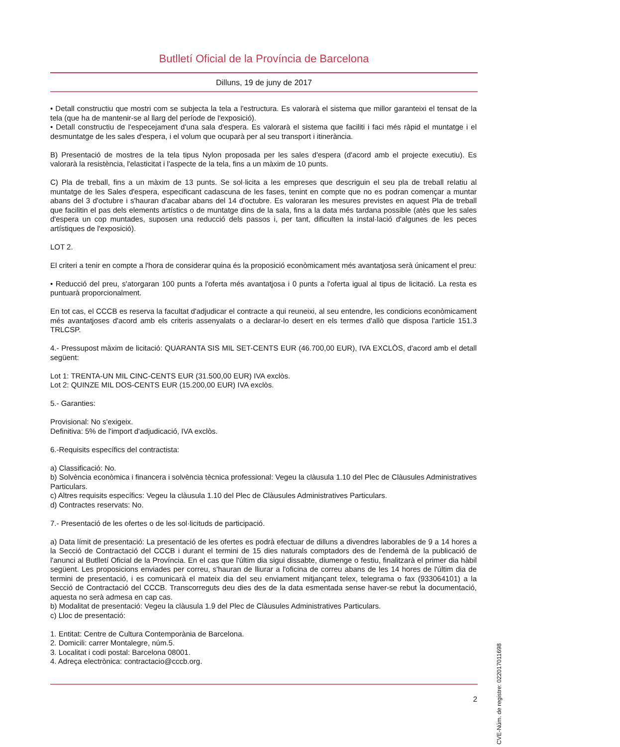Butlletí Oficial de la Província de Barcelona
Dilluns, 19 de juny de 2017
• Detall constructiu que mostri com se subjecta la tela a l'estructura. Es valorarà el sistema que millor garanteixi el tensat de la tela (que ha de mantenir-se al llarg del període de l'exposició).
• Detall constructiu de l'especejament d'una sala d'espera. Es valorarà el sistema que faciliti i faci més ràpid el muntatge i el desmuntatge de les sales d'espera, i el volum que ocuparà per al seu transport i itinerància.
B) Presentació de mostres de la tela tipus Nylon proposada per les sales d'espera (d'acord amb el projecte executiu). Es valorarà la resistència, l'elasticitat i l'aspecte de la tela, fins a un màxim de 10 punts.
C) Pla de treball, fins a un màxim de 13 punts. Se sol·licita a les empreses que descriguin el seu pla de treball relatiu al muntatge de les Sales d'espera, especificant cadascuna de les fases, tenint en compte que no es podran començar a muntar abans del 3 d'octubre i s'hauran d'acabar abans del 14 d'octubre. Es valoraran les mesures previstes en aquest Pla de treball que facilitin el pas dels elements artístics o de muntatge dins de la sala, fins a la data més tardana possible (atès que les sales d'espera un cop muntades, suposen una reducció dels passos i, per tant, dificulten la instal·lació d'algunes de les peces artístiques de l'exposició).
LOT 2.
El criteri a tenir en compte a l'hora de considerar quina és la proposició econòmicament més avantatjosa serà únicament el preu:
• Reducció del preu, s'atorgaran 100 punts a l'oferta més avantatjosa i 0 punts a l'oferta igual al tipus de licitació. La resta es puntuarà proporcionalment.
En tot cas, el CCCB es reserva la facultat d'adjudicar el contracte a qui reuneixi, al seu entendre, les condicions econòmicament més avantatjoses d'acord amb els criteris assenyalats o a declarar-lo desert en els termes d'allò que disposa l'article 151.3 TRLCSP.
4.- Pressupost màxim de licitació: QUARANTA SIS MIL SET-CENTS EUR (46.700,00 EUR), IVA EXCLÒS, d'acord amb el detall següent:
Lot 1: TRENTA-UN MIL CINC-CENTS EUR (31.500,00 EUR) IVA exclòs.
Lot 2: QUINZE MIL DOS-CENTS EUR (15.200,00 EUR) IVA exclòs.
5.- Garanties:
Provisional: No s'exigeix.
Definitiva: 5% de l'import d'adjudicació, IVA exclòs.
6.-Requisits específics del contractista:
a) Classificació: No.
b) Solvència econòmica i financera i solvència tècnica professional: Vegeu la clàusula 1.10 del Plec de Clàusules Administratives Particulars.
c) Altres requisits específics: Vegeu la clàusula 1.10 del Plec de Clàusules Administratives Particulars.
d) Contractes reservats: No.
7.- Presentació de les ofertes o de les sol·licituds de participació.
a) Data límit de presentació: La presentació de les ofertes es podrà efectuar de dilluns a divendres laborables de 9 a 14 hores a la Secció de Contractació del CCCB i durant el termini de 15 dies naturals comptadors des de l'endemà de la publicació de l'anunci al Butlletí Oficial de la Província. En el cas que l'últim dia sigui dissabte, diumenge o festiu, finalitzarà el primer dia hàbil següent. Les proposicions enviades per correu, s'hauran de lliurar a l'oficina de correu abans de les 14 hores de l'últim dia de termini de presentació, i es comunicarà el mateix dia del seu enviament mitjançant telex, telegrama o fax (933064101) a la Secció de Contractació del CCCB. Transcorreguts deu dies des de la data esmentada sense haver-se rebut la documentació, aquesta no serà admesa en cap cas.
b) Modalitat de presentació: Vegeu la clàusula 1.9 del Plec de Clàusules Administratives Particulars.
c) Lloc de presentació:
1. Entitat: Centre de Cultura Contemporània de Barcelona.
2. Domicili: carrer Montalegre, núm.5.
3. Localitat i codi postal: Barcelona 08001.
4. Adreça electrònica: contractacio@cccb.org.
CVE-Núm. de registre: 022017011698
2